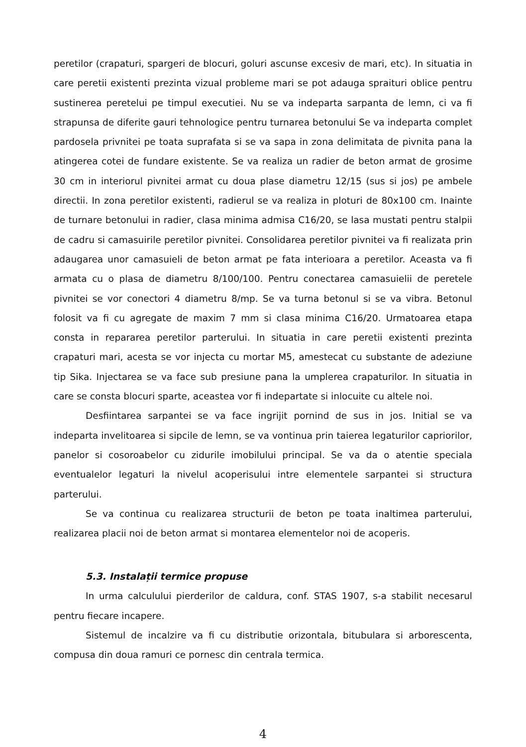peretilor (crapaturi, spargeri de blocuri, goluri ascunse excesiv de mari, etc). In situatia in care peretii existenti prezinta vizual probleme mari se pot adauga spraituri oblice pentru sustinerea peretelui pe timpul executiei. Nu se va indeparta sarpanta de lemn, ci va fi strapunsa de diferite gauri tehnologice pentru turnarea betonului Se va indeparta complet pardosela privnitei pe toata suprafata si se va sapa in zona delimitata de pivnita pana la atingerea cotei de fundare existente. Se va realiza un radier de beton armat de grosime 30 cm in interiorul pivnitei armat cu doua plase diametru 12/15 (sus si jos) pe ambele directii. In zona peretilor existenti, radierul se va realiza in ploturi de 80x100 cm. Inainte de turnare betonului in radier, clasa minima admisa C16/20, se lasa mustati pentru stalpii de cadru si camasuirile peretilor pivnitei. Consolidarea peretilor pivnitei va fi realizata prin adaugarea unor camasuieli de beton armat pe fata interioara a peretilor. Aceasta va fi armata cu o plasa de diametru 8/100/100. Pentru conectarea camasuielii de peretele pivnitei se vor conectori 4 diametru 8/mp. Se va turna betonul si se va vibra. Betonul folosit va fi cu agregate de maxim 7 mm si clasa minima C16/20. Urmatoarea etapa consta in repararea peretilor parterului. In situatia in care peretii existenti prezinta crapaturi mari, acesta se vor injecta cu mortar M5, amestecat cu substante de adeziune tip Sika. Injectarea se va face sub presiune pana la umplerea crapaturilor. In situatia in care se consta blocuri sparte, aceastea vor fi indepartate si inlocuite cu altele noi.
Desfiintarea sarpantei se va face ingrijit pornind de sus in jos. Initial se va indeparta invelitoarea si sipcile de lemn, se va vontinua prin taierea legaturilor capriorilor, panelor si cosoroabelor cu zidurile imobilului principal. Se va da o atentie speciala eventualelor legaturi la nivelul acoperisului intre elementele sarpantei si structura parterului.
Se va continua cu realizarea structurii de beton pe toata inaltimea parterului, realizarea placii noi de beton armat si montarea elementelor noi de acoperis.
5.3. Instalații termice propuse
In urma calculului pierderilor de caldura, conf. STAS 1907, s-a stabilit necesarul pentru fiecare incapere.
Sistemul de incalzire va fi cu distributie orizontala, bitubulara si arborescenta, compusa din doua ramuri ce pornesc din centrala termica.
4